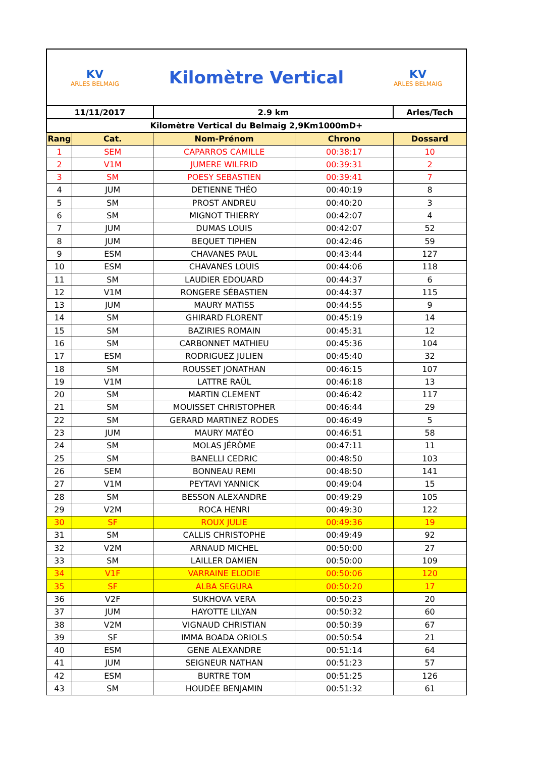KV
ARLES BELMAIG
Kilomètre Vertical
KV
ARLES BELMAIG
| 11/11/2017 | | 2.9 km | | Arles/Tech |
| Kilomètre Vertical du Belmaig 2,9Km1000mD+ | | | | |
| Rang | Cat. | Nom-Prénom | Chrono | Dossard |
| 1 | SEM | CAPARROS CAMILLE | 00:38:17 | 10 |
| 2 | V1M | JUMERE WILFRID | 00:39:31 | 2 |
| 3 | SM | POESY SEBASTIEN | 00:39:41 | 7 |
| 4 | JUM | DETIENNE THÉO | 00:40:19 | 8 |
| 5 | SM | PROST ANDREU | 00:40:20 | 3 |
| 6 | SM | MIGNOT THIERRY | 00:42:07 | 4 |
| 7 | JUM | DUMAS LOUIS | 00:42:07 | 52 |
| 8 | JUM | BEQUET TIPHEN | 00:42:46 | 59 |
| 9 | ESM | CHAVANES PAUL | 00:43:44 | 127 |
| 10 | ESM | CHAVANES LOUIS | 00:44:06 | 118 |
| 11 | SM | LAUDIER EDOUARD | 00:44:37 | 6 |
| 12 | V1M | RONGERE SÉBASTIEN | 00:44:37 | 115 |
| 13 | JUM | MAURY MATISS | 00:44:55 | 9 |
| 14 | SM | GHIRARD FLORENT | 00:45:19 | 14 |
| 15 | SM | BAZIRIES ROMAIN | 00:45:31 | 12 |
| 16 | SM | CARBONNET MATHIEU | 00:45:36 | 104 |
| 17 | ESM | RODRIGUEZ JULIEN | 00:45:40 | 32 |
| 18 | SM | ROUSSET JONATHAN | 00:46:15 | 107 |
| 19 | V1M | LATTRE RAÜL | 00:46:18 | 13 |
| 20 | SM | MARTIN CLEMENT | 00:46:42 | 117 |
| 21 | SM | MOUISSET CHRISTOPHER | 00:46:44 | 29 |
| 22 | SM | GERARD MARTINEZ RODES | 00:46:49 | 5 |
| 23 | JUM | MAURY MATÉO | 00:46:51 | 58 |
| 24 | SM | MOLAS JÉRÔME | 00:47:11 | 11 |
| 25 | SM | BANELLI CEDRIC | 00:48:50 | 103 |
| 26 | SEM | BONNEAU REMI | 00:48:50 | 141 |
| 27 | V1M | PEYTAVI YANNICK | 00:49:04 | 15 |
| 28 | SM | BESSON ALEXANDRE | 00:49:29 | 105 |
| 29 | V2M | ROCA HENRI | 00:49:30 | 122 |
| 30 | SF | ROUX JULIE | 00:49:36 | 19 |
| 31 | SM | CALLIS CHRISTOPHE | 00:49:49 | 92 |
| 32 | V2M | ARNAUD MICHEL | 00:50:00 | 27 |
| 33 | SM | LAILLER DAMIEN | 00:50:00 | 109 |
| 34 | V1F | VARRAINE ELODIE | 00:50:06 | 120 |
| 35 | SF | ALBA SEGURA | 00:50:20 | 17 |
| 36 | V2F | SUKHOVA VERA | 00:50:23 | 20 |
| 37 | JUM | HAYOTTE LILYAN | 00:50:32 | 60 |
| 38 | V2M | VIGNAUD CHRISTIAN | 00:50:39 | 67 |
| 39 | SF | IMMA BOADA ORIOLS | 00:50:54 | 21 |
| 40 | ESM | GENE ALEXANDRE | 00:51:14 | 64 |
| 41 | JUM | SEIGNEUR NATHAN | 00:51:23 | 57 |
| 42 | ESM | BURTRE TOM | 00:51:25 | 126 |
| 43 | SM | HOUDÉE BENJAMIN | 00:51:32 | 61 |